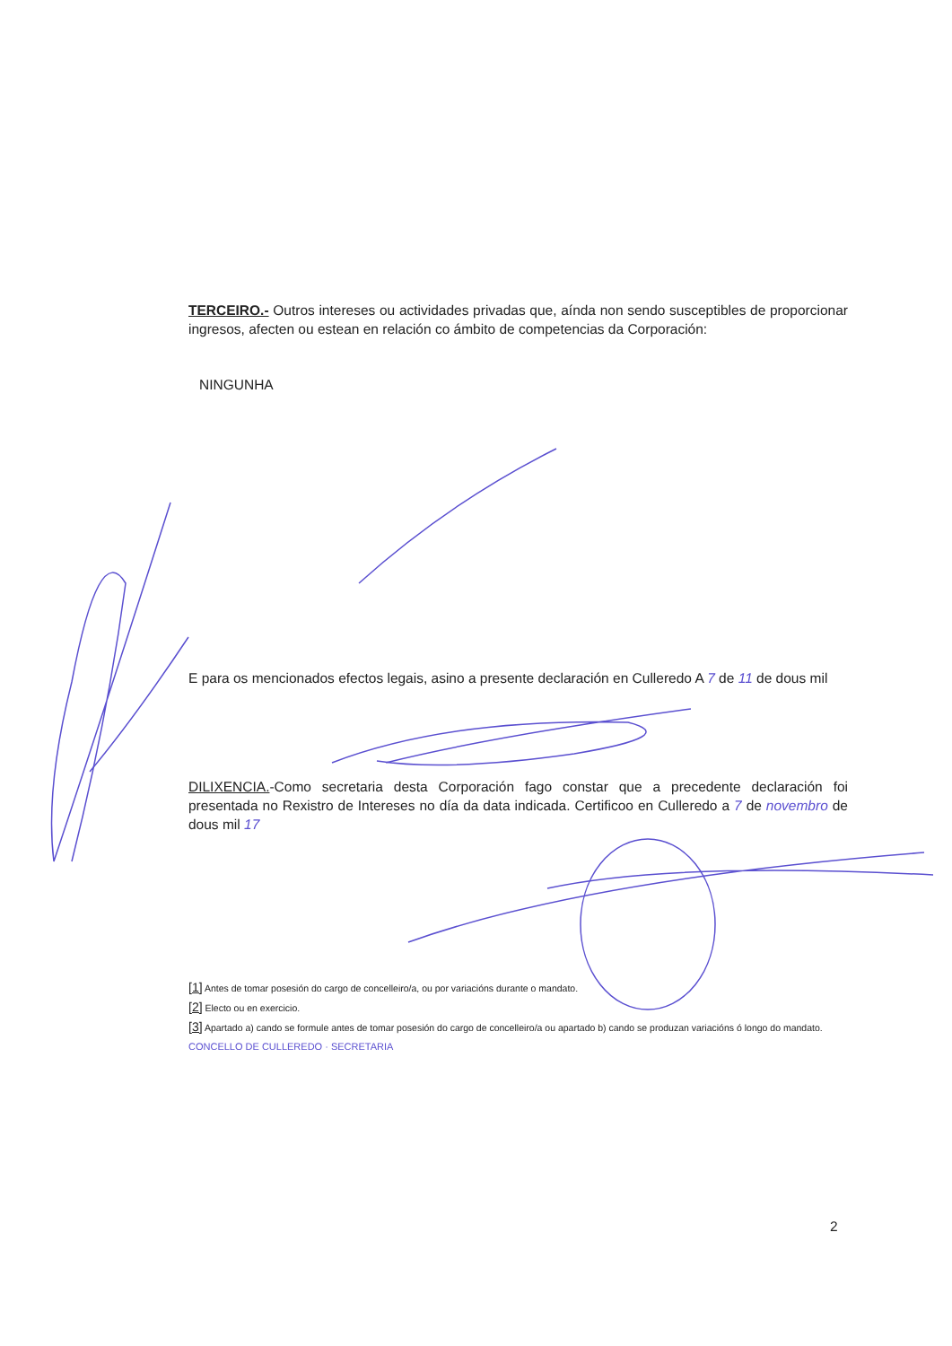TERCEIRO.- Outros intereses ou actividades privadas que, aínda non sendo susceptibles de proporcionar ingresos, afecten ou estean en relación co ámbito de competencias da Corporación:
NINGUNHA
E para os mencionados efectos legais, asino a presente declaración en Culleredo A 7 de 11 de dous mil
DILIXENCIA.-Como secretaria desta Corporación fago constar que a precedente declaración foi presentada no Rexistro de Intereses no día da data indicada. Certificoo en Culleredo a 7 de novembro de dous mil 17
[1] Antes de tomar posesión do cargo de concelleiro/a, ou por variacións durante o mandato.
[2] Electo ou en exercicio.
[3] Apartado a) cando se formule antes de tomar posesión do cargo de concelleiro/a ou apartado b) cando se produzan variacións ó longo do mandato.
CONCELLO DE CULLEREDO · SECRETARIA
2